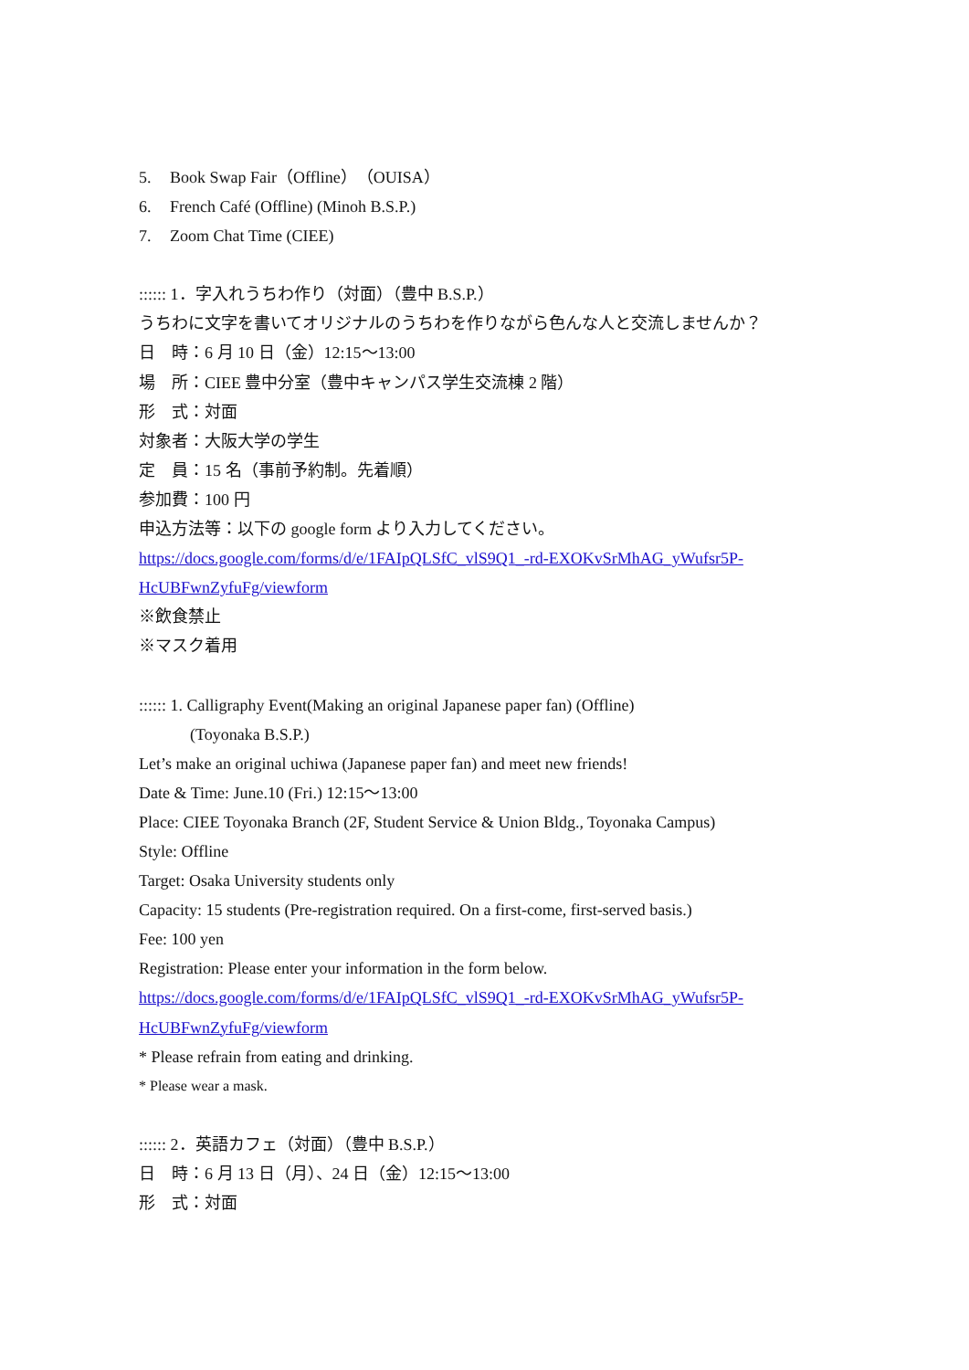5. Book Swap Fair（Offline）（OUISA）
6. French Café (Offline) (Minoh B.S.P.)
7. Zoom Chat Time (CIEE)
:::::: 1．字入れうちわ作り（対面）（豊中 B.S.P.）
うちわに文字を書いてオリジナルのうちわを作りながら色んな人と交流しませんか？
日　時：6 月 10 日（金）12:15〜13:00
場　所：CIEE 豊中分室（豊中キャンパス学生交流棟 2 階）
形　式：対面
対象者：大阪大学の学生
定　員：15 名（事前予約制。先着順）
参加費：100 円
申込方法等：以下の google form より入力してください。
https://docs.google.com/forms/d/e/1FAIpQLSfC_vlS9Q1_-rd-EXOKvSrMhAG_yWufsr5P-HcUBFwnZyfuFg/viewform
※飲食禁止
※マスク着用
:::::: 1. Calligraphy Event(Making an original Japanese paper fan) (Offline)
(Toyonaka B.S.P.)
Let’s make an original uchiwa (Japanese paper fan) and meet new friends!
Date & Time: June.10 (Fri.) 12:15〜13:00
Place: CIEE Toyonaka Branch (2F, Student Service & Union Bldg., Toyonaka Campus)
Style: Offline
Target: Osaka University students only
Capacity: 15 students (Pre-registration required. On a first-come, first-served basis.)
Fee: 100 yen
Registration: Please enter your information in the form below.
https://docs.google.com/forms/d/e/1FAIpQLSfC_vlS9Q1_-rd-EXOKvSrMhAG_yWufsr5P-HcUBFwnZyfuFg/viewform
* Please refrain from eating and drinking.
* Please wear a mask.
:::::: 2．英語カフェ（対面）（豊中 B.S.P.）
日　時：6 月 13 日（月）、24 日（金）12:15〜13:00
形　式：対面